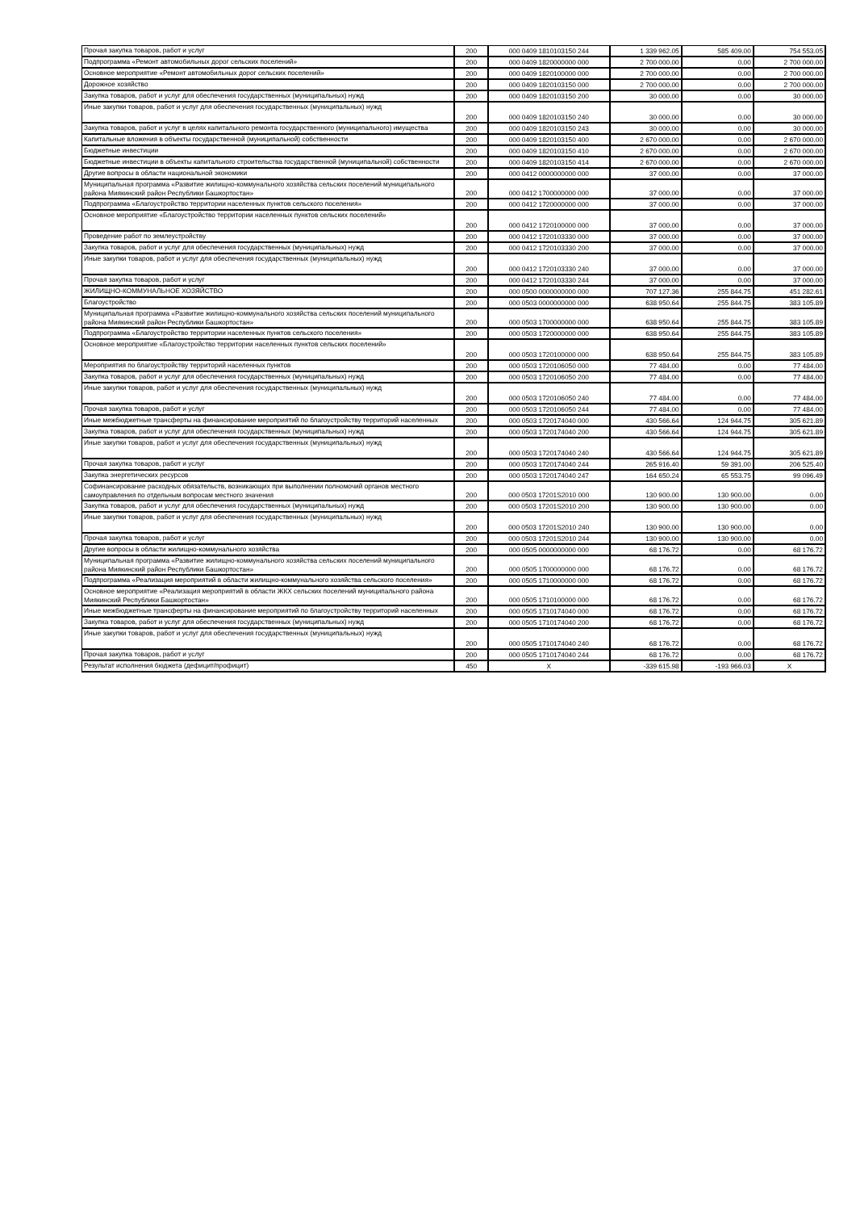| Прочая закупка товаров, работ и услуг | 200 | 000 0409 1810103150 244 | 1 339 962.05 | 585 409.00 | 754 553.05 |
| Подпрограмма «Ремонт автомобильных дорог сельских поселений» | 200 | 000 0409 1820000000 000 | 2 700 000.00 | 0.00 | 2 700 000.00 |
| Основное мероприятие «Ремонт автомобильных дорог сельских поселений» | 200 | 000 0409 1820100000 000 | 2 700 000.00 | 0.00 | 2 700 000.00 |
| Дорожное хозяйство | 200 | 000 0409 1820103150 000 | 2 700 000.00 | 0.00 | 2 700 000.00 |
| Закупка товаров, работ и услуг для обеспечения государственных (муниципальных) нужд | 200 | 000 0409 1820103150 200 | 30 000.00 | 0.00 | 30 000.00 |
| Иные закупки товаров, работ и услуг для обеспечения государственных (муниципальных) нужд | 200 | 000 0409 1820103150 240 | 30 000.00 | 0.00 | 30 000.00 |
| Закупка товаров, работ и услуг в целях капитального ремонта государственного (муниципального) имущества | 200 | 000 0409 1820103150 243 | 30 000.00 | 0.00 | 30 000.00 |
| Капитальные вложения в объекты государственной (муниципальной) собственности | 200 | 000 0409 1820103150 400 | 2 670 000.00 | 0.00 | 2 670 000.00 |
| Бюджетные инвестиции | 200 | 000 0409 1820103150 410 | 2 670 000.00 | 0.00 | 2 670 000.00 |
| Бюджетные инвестиции в объекты капитального строительства государственной (муниципальной) собственности | 200 | 000 0409 1820103150 414 | 2 670 000.00 | 0.00 | 2 670 000.00 |
| Другие вопросы в области национальной экономики | 200 | 000 0412 0000000000 000 | 37 000.00 | 0.00 | 37 000.00 |
| Муниципальная программа «Развитие жилищно-коммунального хозяйства сельских поселений муниципального района Миякинский район Республики Башкортостан» | 200 | 000 0412 1700000000 000 | 37 000.00 | 0.00 | 37 000.00 |
| Подпрограмма «Благоустройство территории населенных пунктов сельского поселения» | 200 | 000 0412 1720000000 000 | 37 000.00 | 0.00 | 37 000.00 |
| Основное мероприятие «Благоустройство территории населенных пунктов сельских поселений» | 200 | 000 0412 1720100000 000 | 37 000.00 | 0.00 | 37 000.00 |
| Проведение работ по землеустройству | 200 | 000 0412 1720103330 000 | 37 000.00 | 0.00 | 37 000.00 |
| Закупка товаров, работ и услуг для обеспечения государственных (муниципальных) нужд | 200 | 000 0412 1720103330 200 | 37 000.00 | 0.00 | 37 000.00 |
| Иные закупки товаров, работ и услуг для обеспечения государственных (муниципальных) нужд | 200 | 000 0412 1720103330 240 | 37 000.00 | 0.00 | 37 000.00 |
| Прочая закупка товаров, работ и услуг | 200 | 000 0412 1720103330 244 | 37 000.00 | 0.00 | 37 000.00 |
| ЖИЛИЩНО-КОММУНАЛЬНОЕ ХОЗЯЙСТВО | 200 | 000 0500 0000000000 000 | 707 127.36 | 255 844.75 | 451 282.61 |
| Благоустройство | 200 | 000 0503 0000000000 000 | 638 950.64 | 255 844.75 | 383 105.89 |
| Муниципальная программа «Развитие жилищно-коммунального хозяйства сельских поселений муниципального района Миякинский район Республики Башкортостан» | 200 | 000 0503 1700000000 000 | 638 950.64 | 255 844.75 | 383 105.89 |
| Подпрограмма «Благоустройство территории населенных пунктов сельского поселения» | 200 | 000 0503 1720000000 000 | 638 950.64 | 255 844.75 | 383 105.89 |
| Основное мероприятие «Благоустройство территории населенных пунктов сельских поселений» | 200 | 000 0503 1720100000 000 | 638 950.64 | 255 844.75 | 383 105.89 |
| Мероприятия по благоустройству территорий населенных пунктов | 200 | 000 0503 1720106050 000 | 77 484.00 | 0.00 | 77 484.00 |
| Закупка товаров, работ и услуг для обеспечения государственных (муниципальных) нужд | 200 | 000 0503 1720106050 200 | 77 484.00 | 0.00 | 77 484.00 |
| Иные закупки товаров, работ и услуг для обеспечения государственных (муниципальных) нужд | 200 | 000 0503 1720106050 240 | 77 484.00 | 0.00 | 77 484.00 |
| Прочая закупка товаров, работ и услуг | 200 | 000 0503 1720106050 244 | 77 484.00 | 0.00 | 77 484.00 |
| Иные межбюджетные трансферты на финансирование мероприятий по благоустройству территорий населенных | 200 | 000 0503 1720174040 000 | 430 566.64 | 124 944.75 | 305 621.89 |
| Закупка товаров, работ и услуг для обеспечения государственных (муниципальных) нужд | 200 | 000 0503 1720174040 200 | 430 566.64 | 124 944.75 | 305 621.89 |
| Иные закупки товаров, работ и услуг для обеспечения государственных (муниципальных) нужд | 200 | 000 0503 1720174040 240 | 430 566.64 | 124 944.75 | 305 621.89 |
| Прочая закупка товаров, работ и услуг | 200 | 000 0503 1720174040 244 | 265 916.40 | 59 391.00 | 206 525.40 |
| Закупка энергетических ресурсов | 200 | 000 0503 1720174040 247 | 164 650.24 | 65 553.75 | 99 096.49 |
| Софинансирование расходных обязательств, возникающих при выполнении полномочий органов местного самоуправления по отдельным вопросам местного значения | 200 | 000 0503 17201S2010 000 | 130 900.00 | 130 900.00 | 0.00 |
| Закупка товаров, работ и услуг для обеспечения государственных (муниципальных) нужд | 200 | 000 0503 17201S2010 200 | 130 900.00 | 130 900.00 | 0.00 |
| Иные закупки товаров, работ и услуг для обеспечения государственных (муниципальных) нужд | 200 | 000 0503 17201S2010 240 | 130 900.00 | 130 900.00 | 0.00 |
| Прочая закупка товаров, работ и услуг | 200 | 000 0503 17201S2010 244 | 130 900.00 | 130 900.00 | 0.00 |
| Другие вопросы в области жилищно-коммунального хозяйства | 200 | 000 0505 0000000000 000 | 68 176.72 | 0.00 | 68 176.72 |
| Муниципальная программа «Развитие жилищно-коммунального хозяйства сельских поселений муниципального района Миякинский район Республики Башкортостан» | 200 | 000 0505 1700000000 000 | 68 176.72 | 0.00 | 68 176.72 |
| Подпрограмма «Реализация мероприятий в области жилищно-коммунального хозяйства сельского поселения» | 200 | 000 0505 1710000000 000 | 68 176.72 | 0.00 | 68 176.72 |
| Основное мероприятие «Реализация мероприятий в области ЖКХ сельских поселений муниципального района Миякинский Республики Башкортостан» | 200 | 000 0505 1710100000 000 | 68 176.72 | 0.00 | 68 176.72 |
| Иные межбюджетные трансферты на финансирование мероприятий по благоустройству территорий населенных | 200 | 000 0505 1710174040 000 | 68 176.72 | 0.00 | 68 176.72 |
| Закупка товаров, работ и услуг для обеспечения государственных (муниципальных) нужд | 200 | 000 0505 1710174040 200 | 68 176.72 | 0.00 | 68 176.72 |
| Иные закупки товаров, работ и услуг для обеспечения государственных (муниципальных) нужд | 200 | 000 0505 1710174040 240 | 68 176.72 | 0.00 | 68 176.72 |
| Прочая закупка товаров, работ и услуг | 200 | 000 0505 1710174040 244 | 68 176.72 | 0.00 | 68 176.72 |
| Результат исполнения бюджета (дефицит/профицит) | 450 | X | -339 615.98 | -193 966.03 | X |